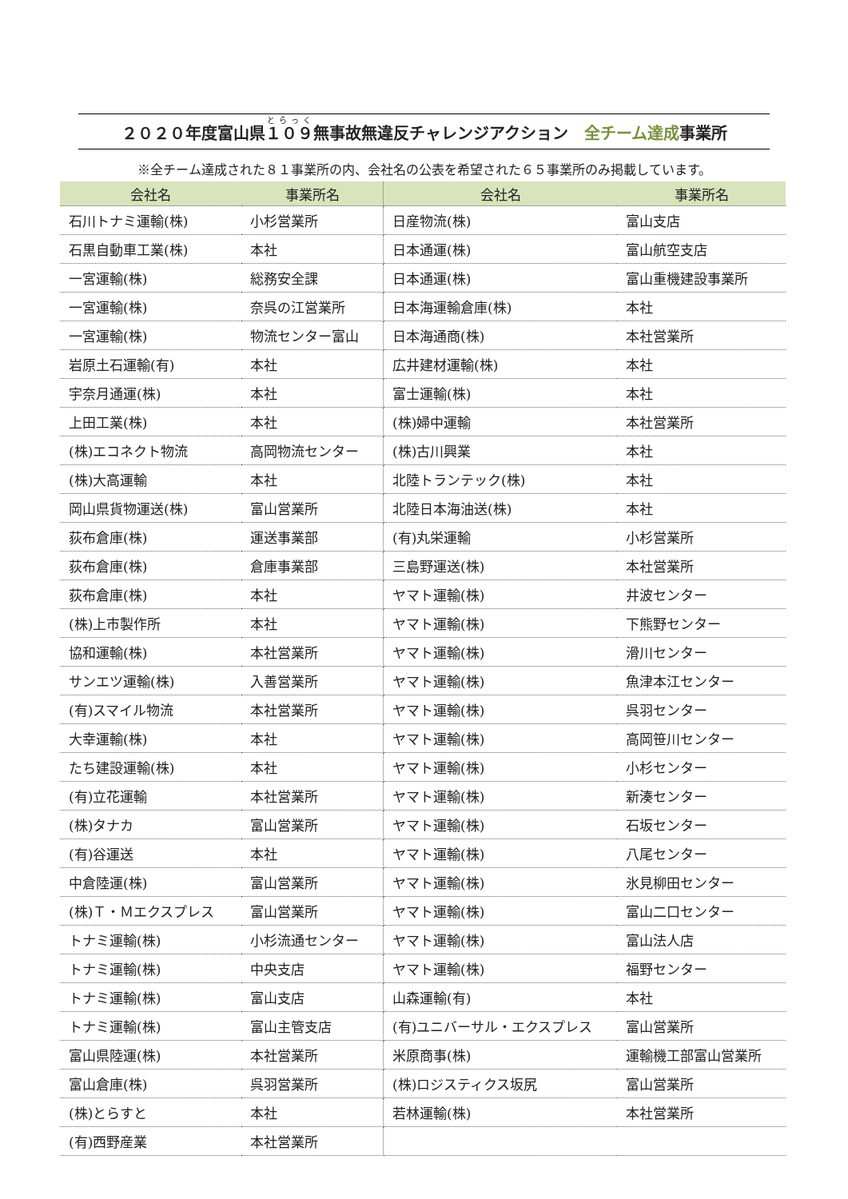２０２０年度富山県１０９無事故無違反チャレンジアクション　全チーム達成事業所
※全チーム達成された８１事業所の内、会社名の公表を希望された６５事業所のみ掲載しています。
| 会社名 | 事業所名 | 会社名 | 事業所名 |
| --- | --- | --- | --- |
| 石川トナミ運輸(株) | 小杉営業所 | 日産物流(株) | 富山支店 |
| 石黒自動車工業(株) | 本社 | 日本通運(株) | 富山航空支店 |
| 一宮運輸(株) | 総務安全課 | 日本通運(株) | 富山重機建設事業所 |
| 一宮運輸(株) | 奈呉の江営業所 | 日本海運輸倉庫(株) | 本社 |
| 一宮運輸(株) | 物流センター富山 | 日本海通商(株) | 本社営業所 |
| 岩原土石運輸(有) | 本社 | 広井建材運輸(株) | 本社 |
| 宇奈月通運(株) | 本社 | 富士運輸(株) | 本社 |
| 上田工業(株) | 本社 | (株)婦中運輸 | 本社営業所 |
| (株)エコネクト物流 | 高岡物流センター | (株)古川興業 | 本社 |
| (株)大高運輸 | 本社 | 北陸トランテック(株) | 本社 |
| 岡山県貨物運送(株) | 富山営業所 | 北陸日本海油送(株) | 本社 |
| 荻布倉庫(株) | 運送事業部 | (有)丸栄運輸 | 小杉営業所 |
| 荻布倉庫(株) | 倉庫事業部 | 三島野運送(株) | 本社営業所 |
| 荻布倉庫(株) | 本社 | ヤマト運輸(株) | 井波センター |
| (株)上市製作所 | 本社 | ヤマト運輸(株) | 下熊野センター |
| 協和運輸(株) | 本社営業所 | ヤマト運輸(株) | 滑川センター |
| サンエツ運輸(株) | 入善営業所 | ヤマト運輸(株) | 魚津本江センター |
| (有)スマイル物流 | 本社営業所 | ヤマト運輸(株) | 呉羽センター |
| 大幸運輸(株) | 本社 | ヤマト運輸(株) | 高岡笹川センター |
| たち建設運輸(株) | 本社 | ヤマト運輸(株) | 小杉センター |
| (有)立花運輸 | 本社営業所 | ヤマト運輸(株) | 新湊センター |
| (株)タナカ | 富山営業所 | ヤマト運輸(株) | 石坂センター |
| (有)谷運送 | 本社 | ヤマト運輸(株) | 八尾センター |
| 中倉陸運(株) | 富山営業所 | ヤマト運輸(株) | 氷見柳田センター |
| (株)Ｔ・Ｍエクスプレス | 富山営業所 | ヤマト運輸(株) | 富山二口センター |
| トナミ運輸(株) | 小杉流通センター | ヤマト運輸(株) | 富山法人店 |
| トナミ運輸(株) | 中央支店 | ヤマト運輸(株) | 福野センター |
| トナミ運輸(株) | 富山支店 | 山森運輸(有) | 本社 |
| トナミ運輸(株) | 富山主管支店 | (有)ユニバーサル・エクスプレス | 富山営業所 |
| 富山県陸運(株) | 本社営業所 | 米原商事(株) | 運輸機工部富山営業所 |
| 富山倉庫(株) | 呉羽営業所 | (株)ロジスティクス坂尻 | 富山営業所 |
| (株)とらすと | 本社 | 若林運輸(株) | 本社営業所 |
| (有)西野産業 | 本社営業所 | | |